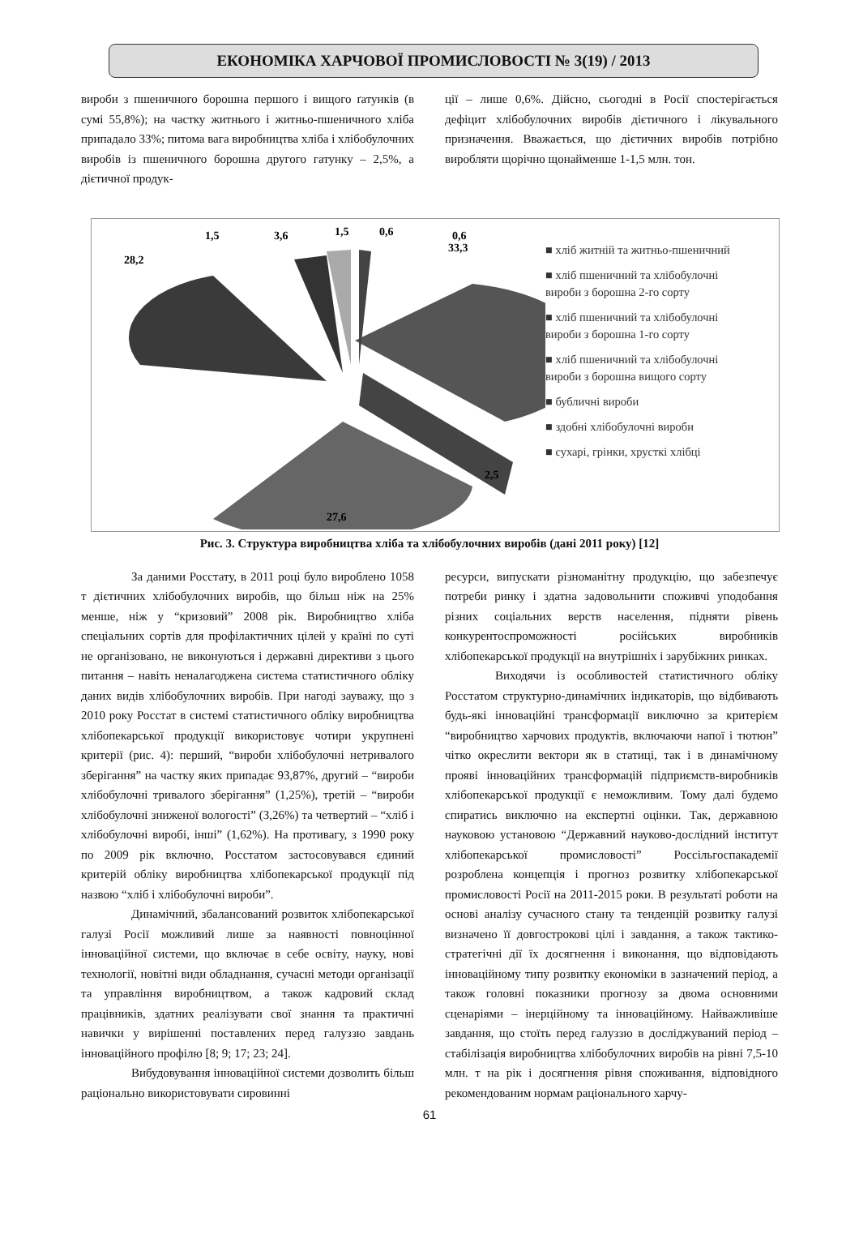ЕКОНОМІКА ХАРЧОВОЇ ПРОМИСЛОВОСТІ № 3(19) / 2013
вироби з пшеничного борошна першого і вищого ґатунків (в сумі 55,8%); на частку житнього і житньо-пшеничного хліба припадало 33%; питома вага виробництва хліба і хлібобулочних виробів із пшеничного борошна другого гатунку – 2,5%, а дієтичної продук-
ції – лише 0,6%. Дійсно, сьогодні в Росії спостерігається дефіцит хлібобулочних виробів дієтичного і лікувального призначення. Вважається, що дієтичних виробів потрібно виробляти щорічно щонайменше 1-1,5 млн. тон.
33,3
28,2
1,5
3,6
1,5
0,6
0,6
2,5
27,6
■ хліб житній та житньо-пшеничний
■ хліб пшеничний та хлібобулочні вироби з борошна 2-го сорту
■ хліб пшеничний та хлібобулочні вироби з борошна 1-го сорту
■ хліб пшеничний та хлібобулочні вироби з борошна вищого сорту
■ бубличні вироби
■ здобні хлібобулочні вироби
■ сухарі, грінки, хрусткі хлібці
Рис. 3. Структура виробництва хліба та хлібобулочних виробів (дані 2011 року) [12]
За даними Росстату, в 2011 році було вироблено 1058 т дієтичних хлібобулочних виробів, що більш ніж на 25% менше, ніж у “кризовий” 2008 рік. Виробництво хліба спеціальних сортів для профілактичних цілей у країні по суті не організовано, не виконуються і державні директиви з цього питання – навіть неналагоджена система статистичного обліку даних видів хлібобулочних виробів. При нагоді зауважу, що з 2010 року Росстат в системі статистичного обліку виробництва хлібопекарської продукції використовує чотири укрупнені критерії (рис. 4): перший, “вироби хлібобулочні нетривалого зберігання” на частку яких припадає 93,87%, другий – “вироби хлібобулочні тривалого зберігання” (1,25%), третій – “вироби хлібобулочні зниженої вологості” (3,26%) та четвертий – “хліб і хлібобулочні виробі, інші” (1,62%). На противагу, з 1990 року по 2009 рік включно, Росстатом застосовувався єдиний критерій обліку виробництва хлібопекарської продукції під назвою “хліб і хлібобулочні вироби”.
Динамічний, збалансований розвиток хлібопекарської галузі Росії можливий лише за наявності повноцінної інноваційної системи, що включає в себе освіту, науку, нові технології, новітні види обладнання, сучасні методи організації та управління виробництвом, а також кадровий склад працівників, здатних реалізувати свої знання та практичні навички у вирішенні поставлених перед галуззю завдань інноваційного профілю [8; 9; 17; 23; 24].
Вибудовування інноваційної системи дозволить більш раціонально використовувати сировинні
ресурси, випускати різноманітну продукцію, що забезпечує потреби ринку і здатна задовольнити споживчі уподобання різних соціальних верств населення, підняти рівень конкурентоспроможності російських виробників хлібопекарської продукції на внутрішніх і зарубіжних ринках.
Виходячи із особливостей статистичного обліку Росстатом структурно-динамічних індикаторів, що відбивають будь-які інноваційні трансформації виключно за критерієм “виробництво харчових продуктів, включаючи напої і тютюн” чітко окреслити вектори як в статиці, так і в динамічному прояві інноваційних трансформацій підприємств-виробників хлібопекарської продукції є неможливим. Тому далі будемо спиратись виключно на експертні оцінки. Так, державною науковою установою “Державний науково-дослідний інститут хлібопекарської промисловості” Россільгоспакадемії розроблена концепція і прогноз розвитку хлібопекарської промисловості Росії на 2011-2015 роки. В результаті роботи на основі аналізу сучасного стану та тенденцій розвитку галузі визначено її довгострокові цілі і завдання, а також тактико-стратегічні дії їх досягнення і виконання, що відповідають інноваційному типу розвитку економіки в зазначений період, а також головні показники прогнозу за двома основними сценаріями – інерційному та інноваційному. Найважливіше завдання, що стоїть перед галуззю в досліджуваний період – стабілізація виробництва хлібобулочних виробів на рівні 7,5-10 млн. т на рік і досягнення рівня споживання, відповідного рекомендованим нормам раціонального харчу-
61